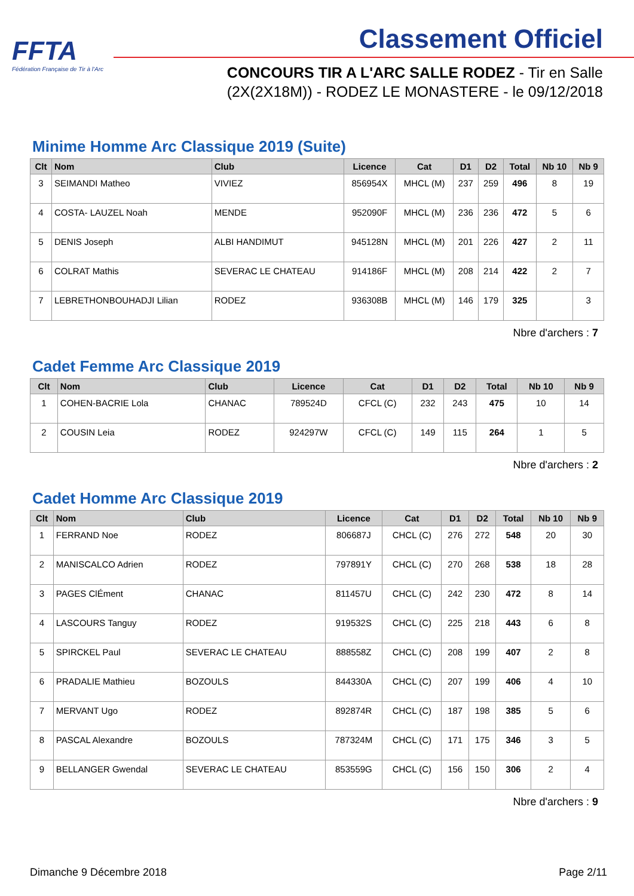FFTA
Fédération Française de Tir à l'Arc
Classement Officiel
CONCOURS TIR A L'ARC SALLE RODEZ - Tir en Salle
(2X(2X18M)) - RODEZ LE MONASTERE - le 09/12/2018
Minime Homme Arc Classique 2019 (Suite)
| Clt | Nom | Club | Licence | Cat | D1 | D2 | Total | Nb 10 | Nb 9 |
| --- | --- | --- | --- | --- | --- | --- | --- | --- | --- |
| 3 | SEIMANDI Matheo | VIVIEZ | 856954X | MHCL (M) | 237 | 259 | 496 | 8 | 19 |
| 4 | COSTA- LAUZEL Noah | MENDE | 952090F | MHCL (M) | 236 | 236 | 472 | 5 | 6 |
| 5 | DENIS Joseph | ALBI HANDIMUT | 945128N | MHCL (M) | 201 | 226 | 427 | 2 | 11 |
| 6 | COLRAT Mathis | SEVERAC LE CHATEAU | 914186F | MHCL (M) | 208 | 214 | 422 | 2 | 7 |
| 7 | LEBRETHONBOUHADJI Lilian | RODEZ | 936308B | MHCL (M) | 146 | 179 | 325 | | 3 |
Nbre d'archers : 7
Cadet Femme Arc Classique 2019
| Clt | Nom | Club | Licence | Cat | D1 | D2 | Total | Nb 10 | Nb 9 |
| --- | --- | --- | --- | --- | --- | --- | --- | --- | --- |
| 1 | COHEN-BACRIE Lola | CHANAC | 789524D | CFCL (C) | 232 | 243 | 475 | 10 | 14 |
| 2 | COUSIN Leia | RODEZ | 924297W | CFCL (C) | 149 | 115 | 264 | 1 | 5 |
Nbre d'archers : 2
Cadet Homme Arc Classique 2019
| Clt | Nom | Club | Licence | Cat | D1 | D2 | Total | Nb 10 | Nb 9 |
| --- | --- | --- | --- | --- | --- | --- | --- | --- | --- |
| 1 | FERRAND Noe | RODEZ | 806687J | CHCL (C) | 276 | 272 | 548 | 20 | 30 |
| 2 | MANISCALCO Adrien | RODEZ | 797891Y | CHCL (C) | 270 | 268 | 538 | 18 | 28 |
| 3 | PAGES ClÉment | CHANAC | 811457U | CHCL (C) | 242 | 230 | 472 | 8 | 14 |
| 4 | LASCOURS Tanguy | RODEZ | 919532S | CHCL (C) | 225 | 218 | 443 | 6 | 8 |
| 5 | SPIRCKEL Paul | SEVERAC LE CHATEAU | 888558Z | CHCL (C) | 208 | 199 | 407 | 2 | 8 |
| 6 | PRADALIE Mathieu | BOZOULS | 844330A | CHCL (C) | 207 | 199 | 406 | 4 | 10 |
| 7 | MERVANT Ugo | RODEZ | 892874R | CHCL (C) | 187 | 198 | 385 | 5 | 6 |
| 8 | PASCAL Alexandre | BOZOULS | 787324M | CHCL (C) | 171 | 175 | 346 | 3 | 5 |
| 9 | BELLANGER Gwendal | SEVERAC LE CHATEAU | 853559G | CHCL (C) | 156 | 150 | 306 | 2 | 4 |
Nbre d'archers : 9
Dimanche 9 Décembre 2018 Page 2/11